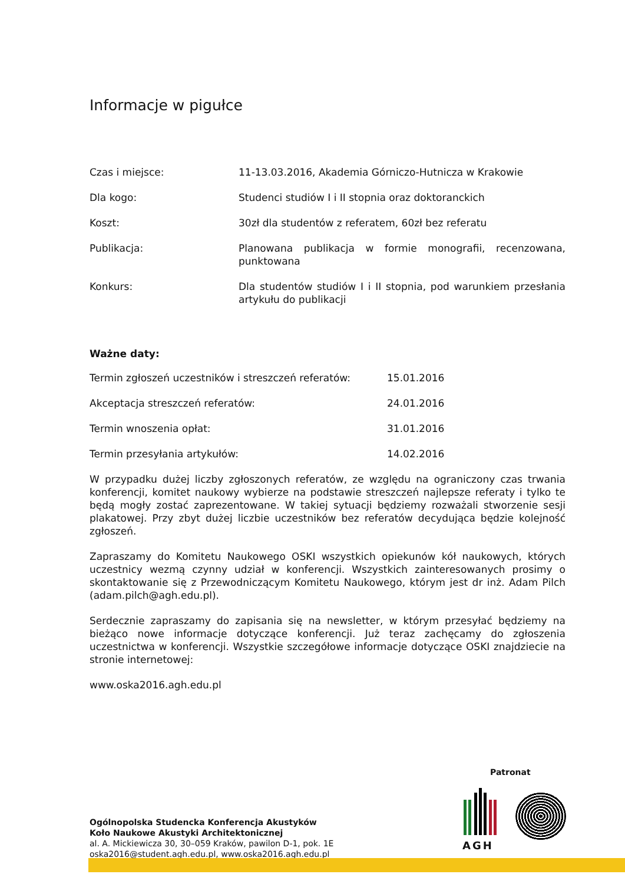Informacje w pigułce
| Czas i miejsce: | 11-13.03.2016, Akademia Górniczo-Hutnicza w Krakowie |
| Dla kogo: | Studenci studiów I i II stopnia oraz doktoranckich |
| Koszt: | 30zł dla studentów z referatem, 60zł bez referatu |
| Publikacja: | Planowana publikacja w formie monografii, recenzowana, punktowana |
| Konkurs: | Dla studentów studiów I i II stopnia, pod warunkiem przesłania artykułu do publikacji |
Ważne daty:
| Termin zgłoszeń uczestników i streszczeń referatów: | 15.01.2016 |
| Akceptacja streszczeń referatów: | 24.01.2016 |
| Termin wnoszenia opłat: | 31.01.2016 |
| Termin przesyłania artykułów: | 14.02.2016 |
W przypadku dużej liczby zgłoszonych referatów, ze względu na ograniczony czas trwania konferencji, komitet naukowy wybierze na podstawie streszczeń najlepsze referaty i tylko te będą mogły zostać zaprezentowane. W takiej sytuacji będziemy rozważali stworzenie sesji plakatowej. Przy zbyt dużej liczbie uczestników bez referatów decydująca będzie kolejność zgłoszeń.
Zapraszamy do Komitetu Naukowego OSKI wszystkich opiekunów kół naukowych, których uczestnicy wezmą czynny udział w konferencji. Wszystkich zainteresowanych prosimy o skontaktowanie się z Przewodniczącym Komitetu Naukowego, którym jest dr inż. Adam Pilch (adam.pilch@agh.edu.pl).
Serdecznie zapraszamy do zapisania się na newsletter, w którym przesyłać będziemy na bieżąco nowe informacje dotyczące konferencji. Już teraz zachęcamy do zgłoszenia uczestnictwa w konferencji. Wszystkie szczegółowe informacje dotyczące OSKI znajdziecie na stronie internetowej:
www.oska2016.agh.edu.pl
Patronat
Ogólnopolska Studencka Konferencja Akustyków
Koło Naukowe Akustyki Architektonicznej
al. A. Mickiewicza 30, 30–059 Kraków, pawilon D-1, pok. 1E
oska2016@student.agh.edu.pl, www.oska2016.agh.edu.pl
AGH